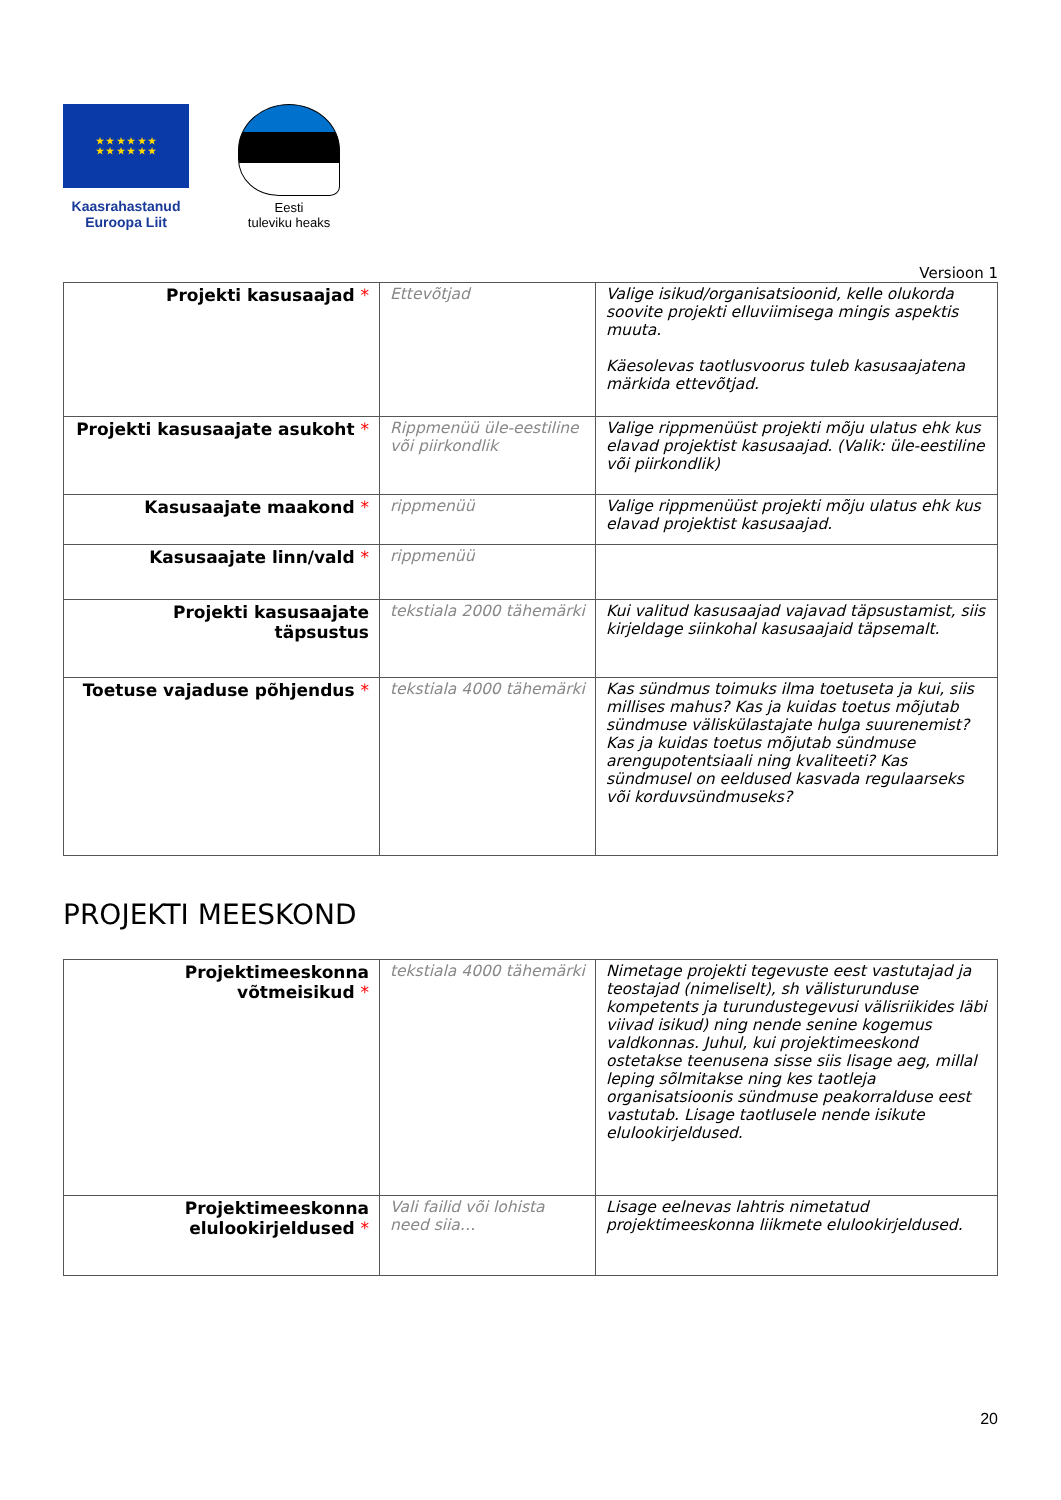★ ★ ★ ★ ★ ★
★ ★ ★ ★ ★ ★
Kaasrahastanud
Euroopa Liit
Eesti
tuleviku heaks
Versioon 1
| Projekti kasusaajad * | Ettevõtjad | Valige isikud/organisatsioonid, kelle olukorda soovite projekti elluviimisega mingis aspektis muuta. Käesolevas taotlusvoorus tuleb kasusaajatena märkida ettevõtjad. |
| Projekti kasusaajate asukoht * | Rippmenüü üle-eestiline või piirkondlik | Valige rippmenüüst projekti mõju ulatus ehk kus elavad projektist kasusaajad. (Valik: üle-eestiline või piirkondlik) |
| Kasusaajate maakond * | rippmenüü | Valige rippmenüüst projekti mõju ulatus ehk kus elavad projektist kasusaajad. |
| Kasusaajate linn/vald * | rippmenüü | |
| Projekti kasusaajate täpsustus | tekstiala 2000 tähemärki | Kui valitud kasusaajad vajavad täpsustamist, siis kirjeldage siinkohal kasusaajaid täpsemalt. |
| Toetuse vajaduse põhjendus * | tekstiala 4000 tähemärki | Kas sündmus toimuks ilma toetuseta ja kui, siis millises mahus? Kas ja kuidas toetus mõjutab sündmuse väliskülastajate hulga suurenemist? Kas ja kuidas toetus mõjutab sündmuse arengupotentsiaali ning kvaliteeti? Kas sündmusel on eeldused kasvada regulaarseks või korduvsündmuseks? |
PROJEKTI MEESKOND
| Projektimeeskonna võtmeisikud * | tekstiala 4000 tähemärki | Nimetage projekti tegevuste eest vastutajad ja teostajad (nimeliselt), sh välisturunduse kompetents ja turundustegevusi välisriikides läbi viivad isikud) ning nende senine kogemus valdkonnas. Juhul, kui projektimeeskond ostetakse teenusena sisse siis lisage aeg, millal leping sõlmitakse ning kes taotleja organisatsioonis sündmuse peakorralduse eest vastutab. Lisage taotlusele nende isikute elulookirjeldused. |
| Projektimeeskonna elulookirjeldused * | Vali failid või lohista need siia… | Lisage eelnevas lahtris nimetatud projektimeeskonna liikmete elulookirjeldused. |
20